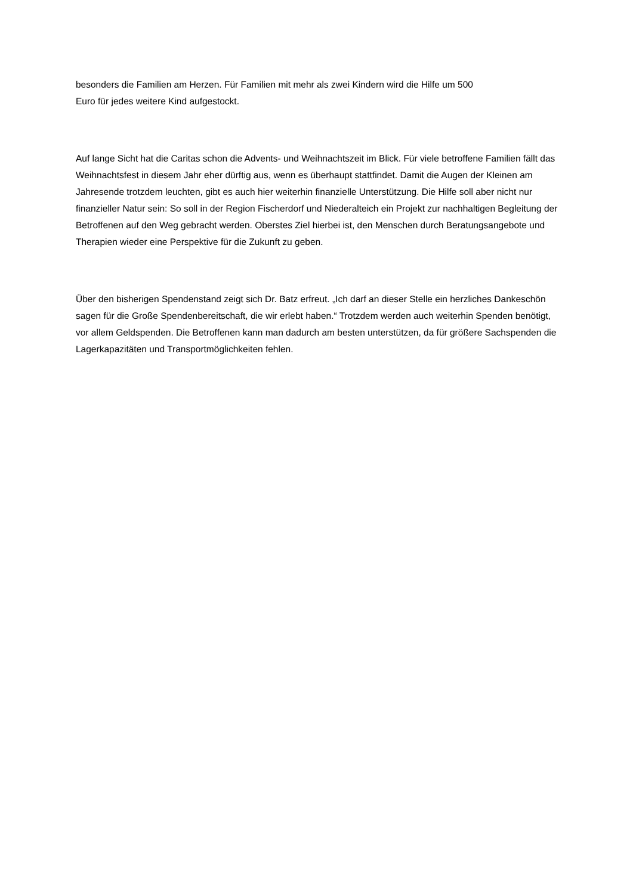besonders die Familien am Herzen. Für Familien mit mehr als zwei Kindern wird die Hilfe um 500
Euro für jedes weitere Kind aufgestockt.
Auf lange Sicht hat die Caritas schon die Advents- und Weihnachtszeit im Blick. Für viele betroffene Familien fällt das Weihnachtsfest in diesem Jahr eher dürftig aus, wenn es überhaupt stattfindet. Damit die Augen der Kleinen am Jahresende trotzdem leuchten, gibt es auch hier weiterhin finanzielle Unterstützung. Die Hilfe soll aber nicht nur finanzieller Natur sein: So soll in der Region Fischerdorf und Niederalteich ein Projekt zur nachhaltigen Begleitung der Betroffenen auf den Weg gebracht werden. Oberstes Ziel hierbei ist, den Menschen durch Beratungsangebote und Therapien wieder eine Perspektive für die Zukunft zu geben.
Über den bisherigen Spendenstand zeigt sich Dr. Batz erfreut. „Ich darf an dieser Stelle ein herzliches Dankeschön sagen für die Große Spendenbereitschaft, die wir erlebt haben.“ Trotzdem werden auch weiterhin Spenden benötigt, vor allem Geldspenden. Die Betroffenen kann man dadurch am besten unterstützen, da für größere Sachspenden die Lagerkapazitäten und Transportmöglichkeiten fehlen.